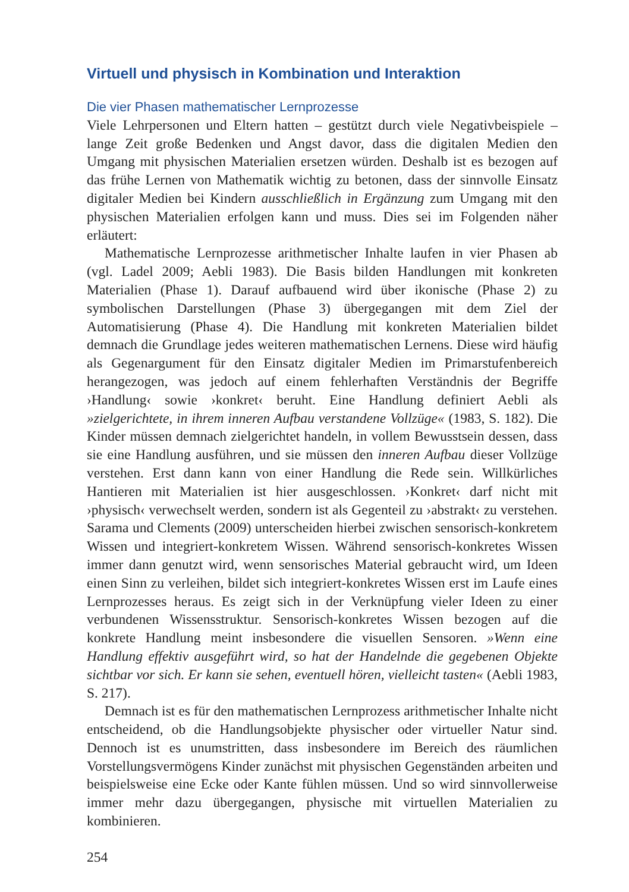Virtuell und physisch in Kombination und Interaktion
Die vier Phasen mathematischer Lernprozesse
Viele Lehrpersonen und Eltern hatten – gestützt durch viele Negativbeispiele – lange Zeit große Bedenken und Angst davor, dass die digitalen Medien den Umgang mit physischen Materialien ersetzen würden. Deshalb ist es bezogen auf das frühe Lernen von Mathematik wichtig zu betonen, dass der sinnvolle Einsatz digitaler Medien bei Kindern ausschließlich in Ergänzung zum Umgang mit den physischen Materialien erfolgen kann und muss. Dies sei im Folgenden näher erläutert:
Mathematische Lernprozesse arithmetischer Inhalte laufen in vier Phasen ab (vgl. Ladel 2009; Aebli 1983). Die Basis bilden Handlungen mit konkreten Materialien (Phase 1). Darauf aufbauend wird über ikonische (Phase 2) zu symbolischen Darstellungen (Phase 3) übergegangen mit dem Ziel der Automatisierung (Phase 4). Die Handlung mit konkreten Materialien bildet demnach die Grundlage jedes weiteren mathematischen Lernens. Diese wird häufig als Gegenargument für den Einsatz digitaler Medien im Primarstufenbereich herangezogen, was jedoch auf einem fehlerhaften Verständnis der Begriffe ›Handlung‹ sowie ›konkret‹ beruht. Eine Handlung definiert Aebli als »zielgerichtete, in ihrem inneren Aufbau verstandene Vollzüge« (1983, S. 182). Die Kinder müssen demnach zielgerichtet handeln, in vollem Bewusstsein dessen, dass sie eine Handlung ausführen, und sie müssen den inneren Aufbau dieser Vollzüge verstehen. Erst dann kann von einer Handlung die Rede sein. Willkürliches Hantieren mit Materialien ist hier ausgeschlossen. ›Konkret‹ darf nicht mit ›physisch‹ verwechselt werden, sondern ist als Gegenteil zu ›abstrakt‹ zu verstehen. Sarama und Clements (2009) unterscheiden hierbei zwischen sensorisch-konkretem Wissen und integriert-konkretem Wissen. Während sensorisch-konkretes Wissen immer dann genutzt wird, wenn sensorisches Material gebraucht wird, um Ideen einen Sinn zu verleihen, bildet sich integriert-konkretes Wissen erst im Laufe eines Lernprozesses heraus. Es zeigt sich in der Verknüpfung vieler Ideen zu einer verbundenen Wissensstruktur. Sensorisch-konkretes Wissen bezogen auf die konkrete Handlung meint insbesondere die visuellen Sensoren. »Wenn eine Handlung effektiv ausgeführt wird, so hat der Handelnde die gegebenen Objekte sichtbar vor sich. Er kann sie sehen, eventuell hören, vielleicht tasten« (Aebli 1983, S. 217).
Demnach ist es für den mathematischen Lernprozess arithmetischer Inhalte nicht entscheidend, ob die Handlungsobjekte physischer oder virtueller Natur sind. Dennoch ist es unumstritten, dass insbesondere im Bereich des räumlichen Vorstellungsvermögens Kinder zunächst mit physischen Gegenständen arbeiten und beispielsweise eine Ecke oder Kante fühlen müssen. Und so wird sinnvollerweise immer mehr dazu übergegangen, physische mit virtuellen Materialien zu kombinieren.
254